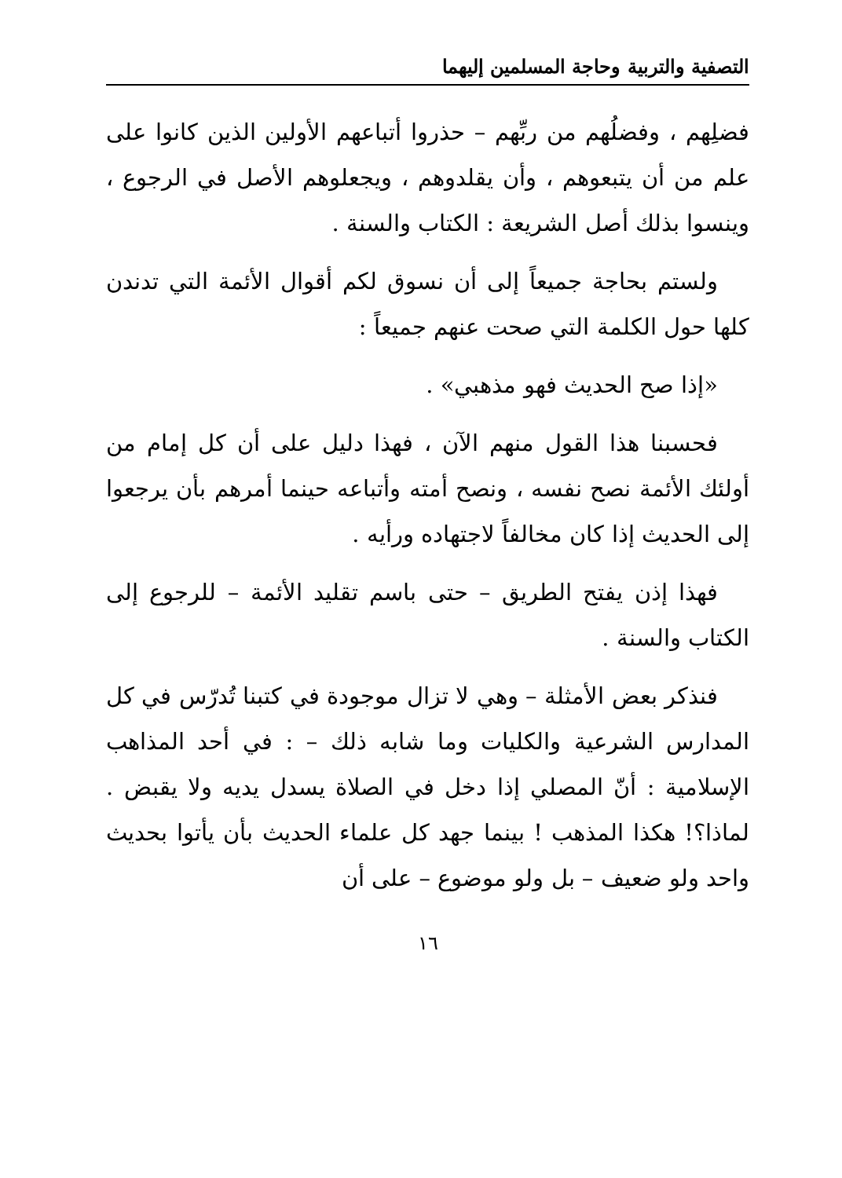التصفية والتربية وحاجة المسلمين إليهما
فضلِهم ، وفضلُهم من ربِّهم – حذروا أتباعهم الأولين الذين كانوا على علم من أن يتبعوهم ، وأن يقلدوهم ، ويجعلوهم الأصل في الرجوع ، وينسوا بذلك أصل الشريعة : الكتاب والسنة .
ولستم بحاجة جميعاً إلى أن نسوق لكم أقوال الأئمة التي تدندن كلها حول الكلمة التي صحت عنهم جميعاً :
«إذا صح الحديث فهو مذهبي» .
فحسبنا هذا القول منهم الآن ، فهذا دليل على أن كل إمام من أولئك الأئمة نصح نفسه ، ونصح أمته وأتباعه حينما أمرهم بأن يرجعوا إلى الحديث إذا كان مخالفاً لاجتهاده ورأيه .
فهذا إذن يفتح الطريق – حتى باسم تقليد الأئمة – للرجوع إلى الكتاب والسنة .
فنذكر بعض الأمثلة – وهي لا تزال موجودة في كتبنا تُدرّس في كل المدارس الشرعية والكليات وما شابه ذلك – : في أحد المذاهب الإسلامية : أنّ المصلي إذا دخل في الصلاة يسدل يديه ولا يقبض . لماذا؟! هكذا المذهب ! بينما جهد كل علماء الحديث بأن يأتوا بحديث واحد ولو ضعيف – بل ولو موضوع – على أن
١٦